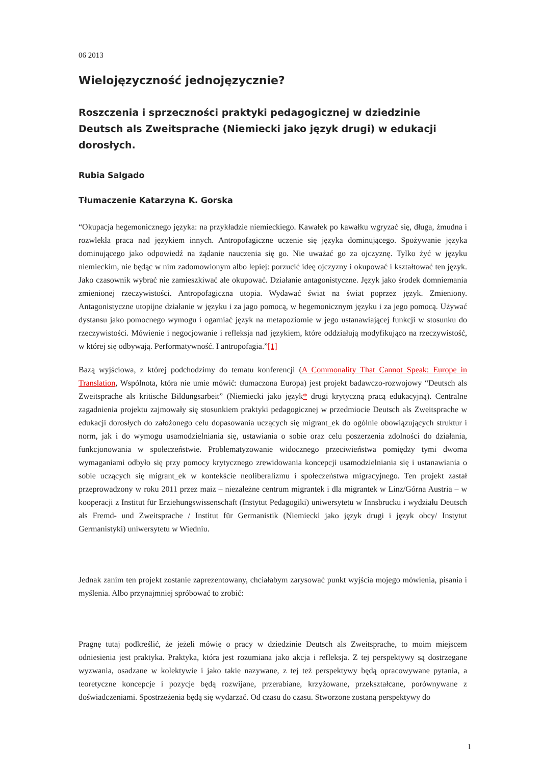06 2013
Wielojęzyczność jednojęzycznie?
Roszczenia i sprzeczności praktyki pedagogicznej w dziedzinie Deutsch als Zweitsprache (Niemiecki jako język drugi) w edukacji dorosłych.
Rubia Salgado
Tłumaczenie Katarzyna K. Gorska
“Okupacja hegemonicznego języka: na przykładzie niemieckiego. Kawałek po kawałku wgryzać się, długa, żmudna i rozwlekła praca nad językiem innych. Antropofagiczne uczenie się języka dominującego. Spożywanie języka dominującego jako odpowiedź na żądanie nauczenia się go. Nie uważać go za ojczyznę. Tylko żyć w języku niemieckim, nie będąc w nim zadomowionym albo lepiej: porzucić ideę ojczyzny i okupować i kształtować ten język. Jako czasownik wybrać nie zamieszkiwać ale okupować. Działanie antagonistyczne. Język jako środek domniemania zmienionej rzeczywistości. Antropofagiczna utopia. Wydawać świat na świat poprzez język. Zmieniony. Antagonistyczne utopijne działanie w języku i za jago pomocą, w hegemonicznym języku i za jego pomocą. Używać dystansu jako pomocnego wymogu i ogarniać język na metapoziomie w jego ustanawiającej funkcji w stosunku do rzeczywistości. Mówienie i negocjowanie i refleksja nad językiem, które oddziałują modyfikująco na rzeczywistość, w której się odbywają. Performatywność. I antropofagia.”[1]
Bazą wyjściowa, z której podchodzimy do tematu konferencji (A Commonality That Cannot Speak: Europe in Translation, Wspólnota, która nie umie mówić: tłumaczona Europa) jest projekt badawczo-rozwojowy “Deutsch als Zweitsprache als kritische Bildungsarbeit” (Niemiecki jako język* drugi krytyczną pracą edukacyjną). Centralne zagadnienia projektu zajmowały się stosunkiem praktyki pedagogicznej w przedmiocie Deutsch als Zweitsprache w edukacji dorosłych do założonego celu dopasowania uczących się migrant_ek do ogólnie obowiązujących struktur i norm, jak i do wymogu usamodzielniania się, ustawiania o sobie oraz celu poszerzenia zdolności do działania, funkcjonowania w społeczeństwie. Problematyzowanie widocznego przeciwieństwa pomiędzy tymi dwoma wymaganiami odbyło się przy pomocy krytycznego zrewidowania koncepcji usamodzielniania się i ustanawiania o sobie uczących się migrant_ek w kontekście neoliberalizmu i społeczeństwa migracyjnego. Ten projekt zastał przeprowadzony w roku 2011 przez maiz – niezależne centrum migrantek i dla migrantek w Linz/Górna Austria – w kooperacji z Institut für Erziehungswissenschaft (Instytut Pedagogiki) uniwersytetu w Innsbrucku i wydziału Deutsch als Fremd- und Zweitsprache / Institut für Germanistik (Niemiecki jako język drugi i język obcy/ Instytut Germanistyki) uniwersytetu w Wiedniu.
Jednak zanim ten projekt zostanie zaprezentowany, chciałabym zarysować punkt wyjścia mojego mówienia, pisania i myślenia. Albo przynajmniej spróbować to zrobić:
Pragnę tutaj podkreślić, że jeżeli mówię o pracy w dziedzinie Deutsch als Zweitsprache, to moim miejscem odniesienia jest praktyka. Praktyka, która jest rozumiana jako akcja i refleksja. Z tej perspektywy są dostrzegane wyzwania, osadzane w kolektywie i jako takie nazywane, z tej też perspektywy będą opracowywane pytania, a teoretyczne koncepcje i pozycje będą rozwijane, przerabiane, krzyżowane, przekształcane, porównywane z doświadczeniami. Spostrzeżenia będą się wydarzać. Od czasu do czasu. Stworzone zostaną perspektywy do
1